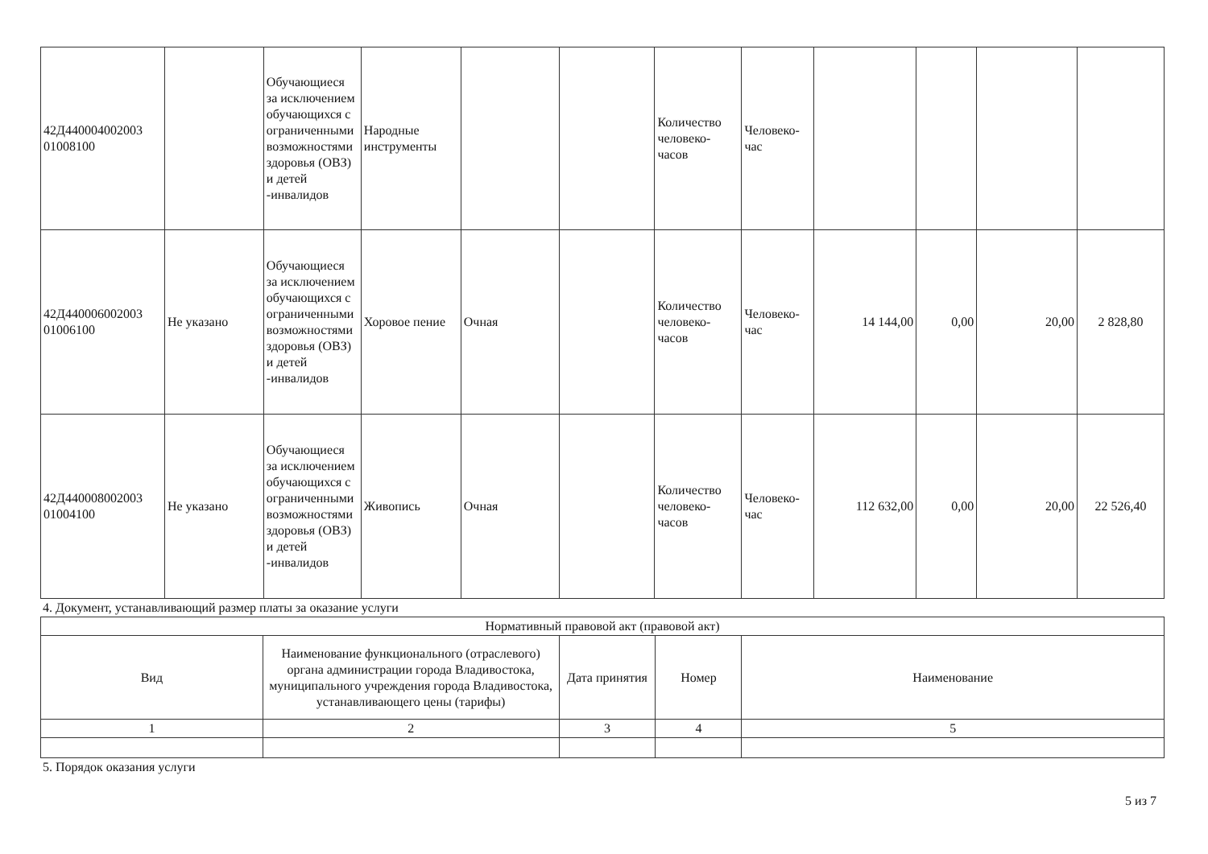| 42Д440004002003 01008100 | | Обучающиеся за исключением обучающихся с ограниченными возможностями здоровья (ОВЗ) и детей -инвалидов | Народные инструменты | | | Количество человеко-часов | Человеко-час | | | | |
| 42Д440006002003 01006100 | Не указано | Обучающиеся за исключением обучающихся с ограниченными возможностями здоровья (ОВЗ) и детей -инвалидов | Хоровое пение | Очная | | Количество человеко-часов | Человеко-час | 14 144,00 | 0,00 | 20,00 | 2 828,80 |
| 42Д440008002003 01004100 | Не указано | Обучающиеся за исключением обучающихся с ограниченными возможностями здоровья (ОВЗ) и детей -инвалидов | Живопись | Очная | | Количество человеко-часов | Человеко-час | 112 632,00 | 0,00 | 20,00 | 22 526,40 |
4. Документ, устанавливающий размер платы за оказание услуги
| Нормативный правовой акт (правовой акт) | | | | |
| Вид | Наименование функционального (отраслевого) органа администрации города Владивостока, муниципального учреждения города Владивостока, устанавливающего цены (тарифы) | Дата принятия | Номер | Наименование |
| 1 | 2 | 3 | 4 | 5 |
5. Порядок оказания услуги
5 из 7